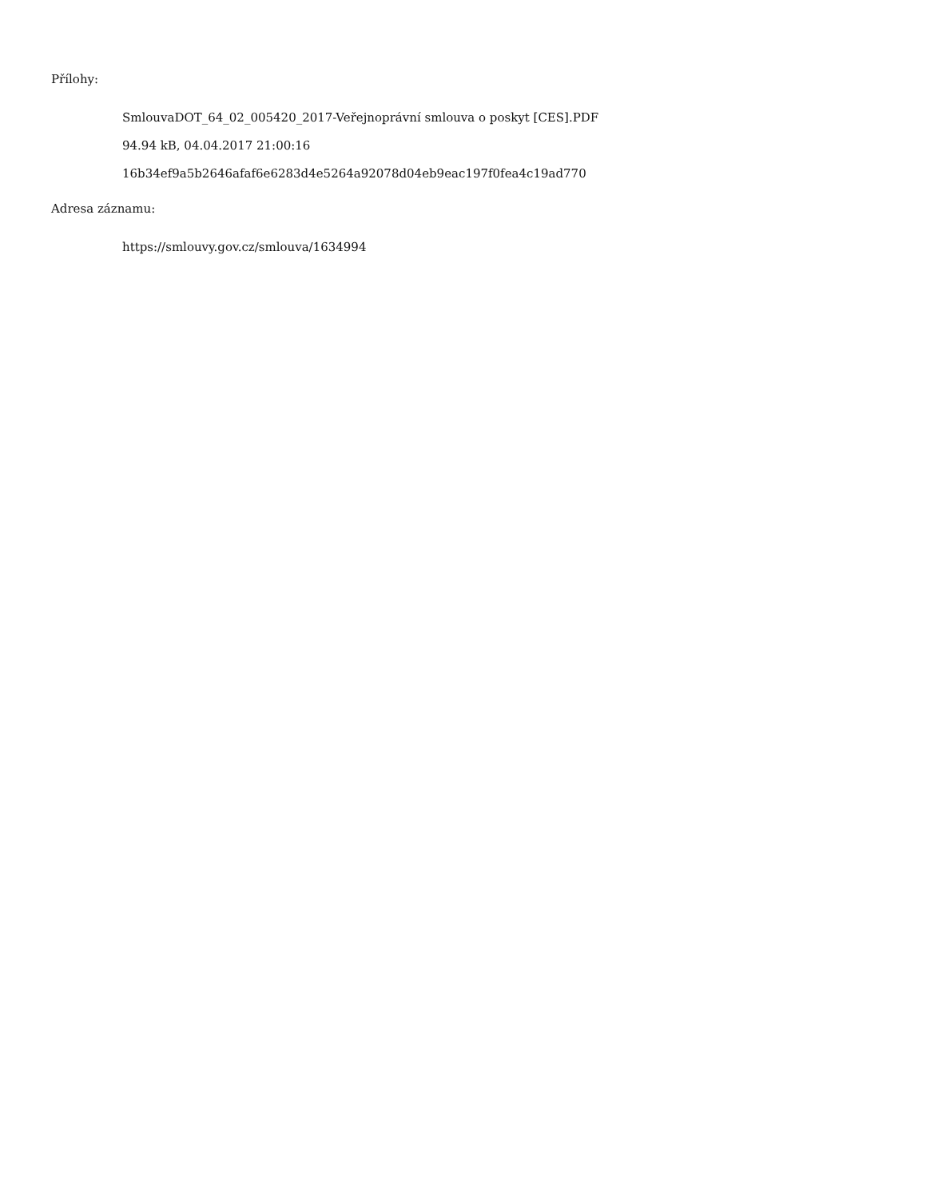Přílohy:
SmlouvaDOT_64_02_005420_2017-Veřejnoprávní smlouva o poskyt [CES].PDF
94.94 kB, 04.04.2017 21:00:16
16b34ef9a5b2646afaf6e6283d4e5264a92078d04eb9eac197f0fea4c19ad770
Adresa záznamu:
https://smlouvy.gov.cz/smlouva/1634994